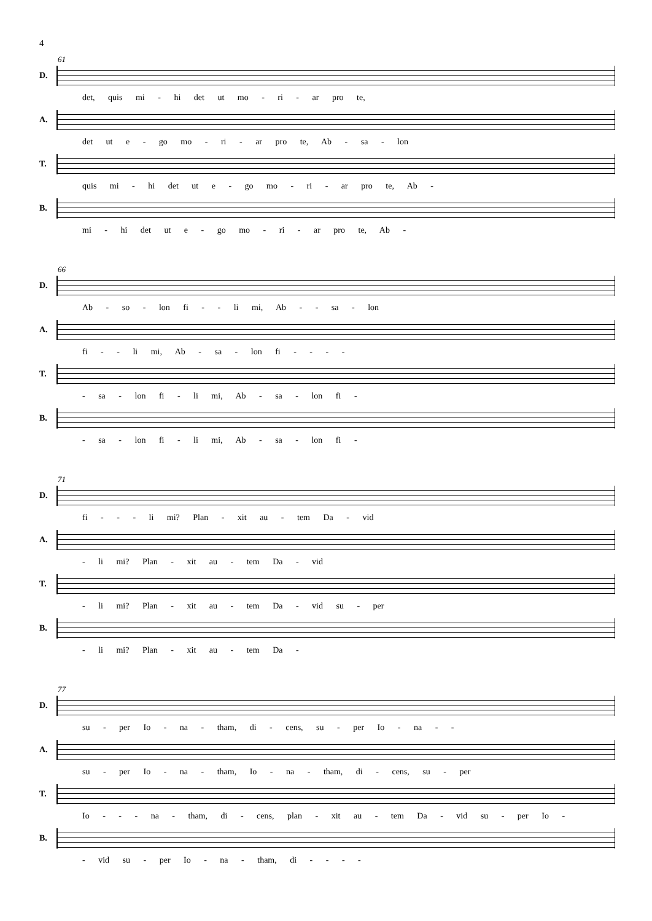4
61
D.
det, quis mi - hi det ut mo - ri - ar pro te,
A.
det ut e - go mo - ri - ar pro te, Ab - sa - lon
T.
quis mi - hi det ut e - go mo - ri - ar pro te, Ab -
B.
mi - hi det ut e - go mo - ri - ar pro te, Ab -
66
D.
Ab - so - lon fi - - li mi, Ab - - sa - lon
A.
fi - - li mi, Ab - sa - lon fi - - - -
T.
- sa - lon fi - li mi, Ab - sa - lon fi -
B.
- sa - lon fi - li mi, Ab - sa - lon fi -
71
D.
fi - - - li mi? Plan - xit au - tem Da - vid
A.
- li mi? Plan - xit au - tem Da - vid
T.
- li mi? Plan - xit au - tem Da - vid su - per
B.
- li mi? Plan - xit au - tem Da -
77
D.
su - per Io - na - tham, di - cens, su - per Io - na - -
A.
su - per Io - na - tham, Io - na - tham, di - cens, su - per
T.
Io - - - na - tham, di - cens, plan - xit au - tem Da - vid su - per Io -
B.
- vid su - per Io - na - tham, di - - - -